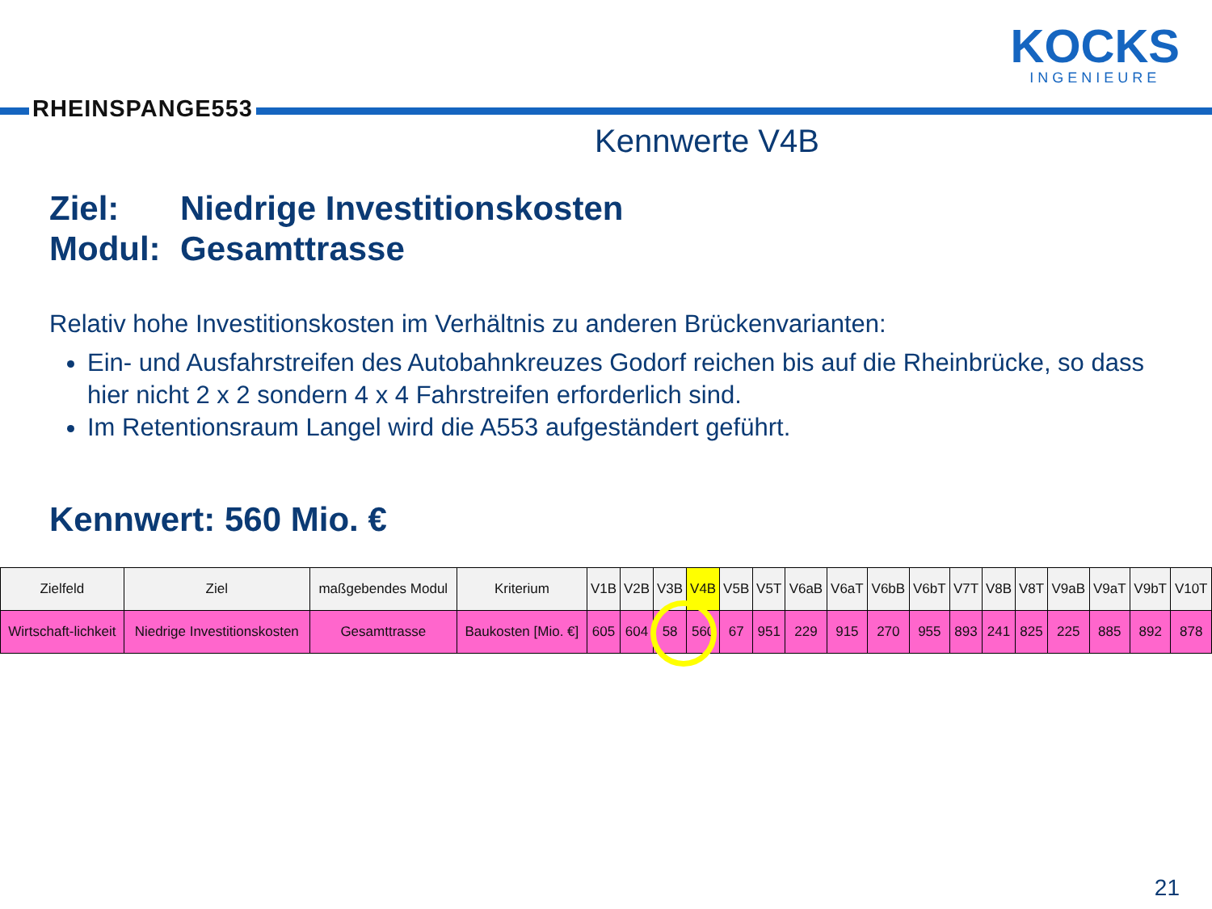RHEINSPANGE553
KOCKS
INGENIEURE
Kennwerte V4B
Ziel: Niedrige Investitionskosten
Modul: Gesamttrasse
Relativ hohe Investitionskosten im Verhältnis zu anderen Brückenvarianten:
Ein- und Ausfahrstreifen des Autobahnkreuzes Godorf reichen bis auf die Rheinbrücke, so dass hier nicht 2 x 2 sondern 4 x 4 Fahrstreifen erforderlich sind.
Im Retentionsraum Langel wird die A553 aufgeständert geführt.
Kennwert: 560 Mio. €
| Zielfeld | Ziel | maßgebendes Modul | Kriterium | V1B | V2B | V3B | V4B | V5B | V5T | V6aB | V6aT | V6bB | V6bT | V7T | V8B | V8T | V9aB | V9aT | V9bT | V10T |
| --- | --- | --- | --- | --- | --- | --- | --- | --- | --- | --- | --- | --- | --- | --- | --- | --- | --- | --- | --- | --- |
| Wirtschaft-lichkeit | Niedrige Investitionskosten | Gesamttrasse | Baukosten [Mio. €] | 605 | 604 | 58 | 560 | 67 | 951 | 229 | 915 | 270 | 955 | 893 | 241 | 825 | 225 | 885 | 892 | 878 |
21